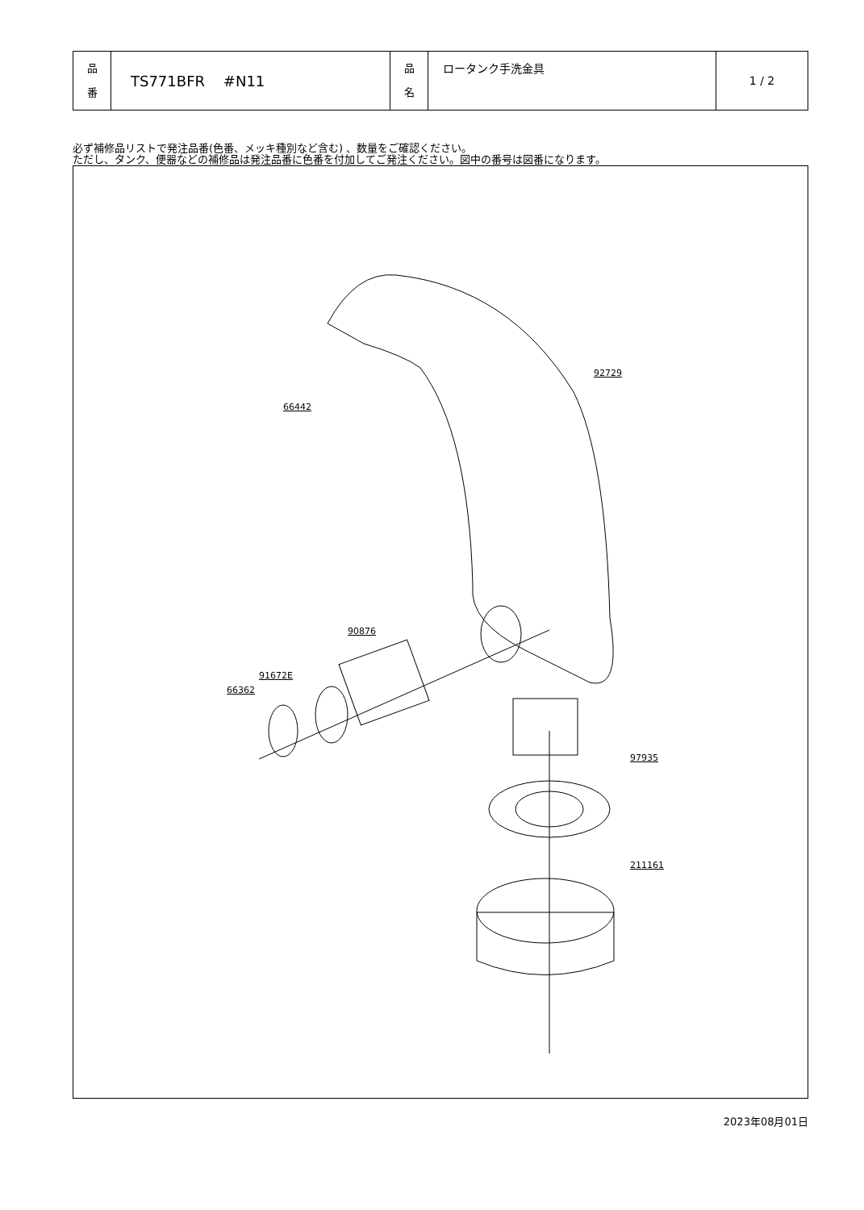| 品 番 | TS771BFR #N11 | 品 名 | ロータンク手洗金具 | 1 / 2 |
必ず補修品リストで発注品番(色番、メッキ種別など含む) 、数量をご確認ください。
ただし、タンク、便器などの補修品は発注品番に色番を付加してご発注ください。図中の番号は図番になります。
92729
66442
90876
91672E
66362
97935
211161
2023年08月01日